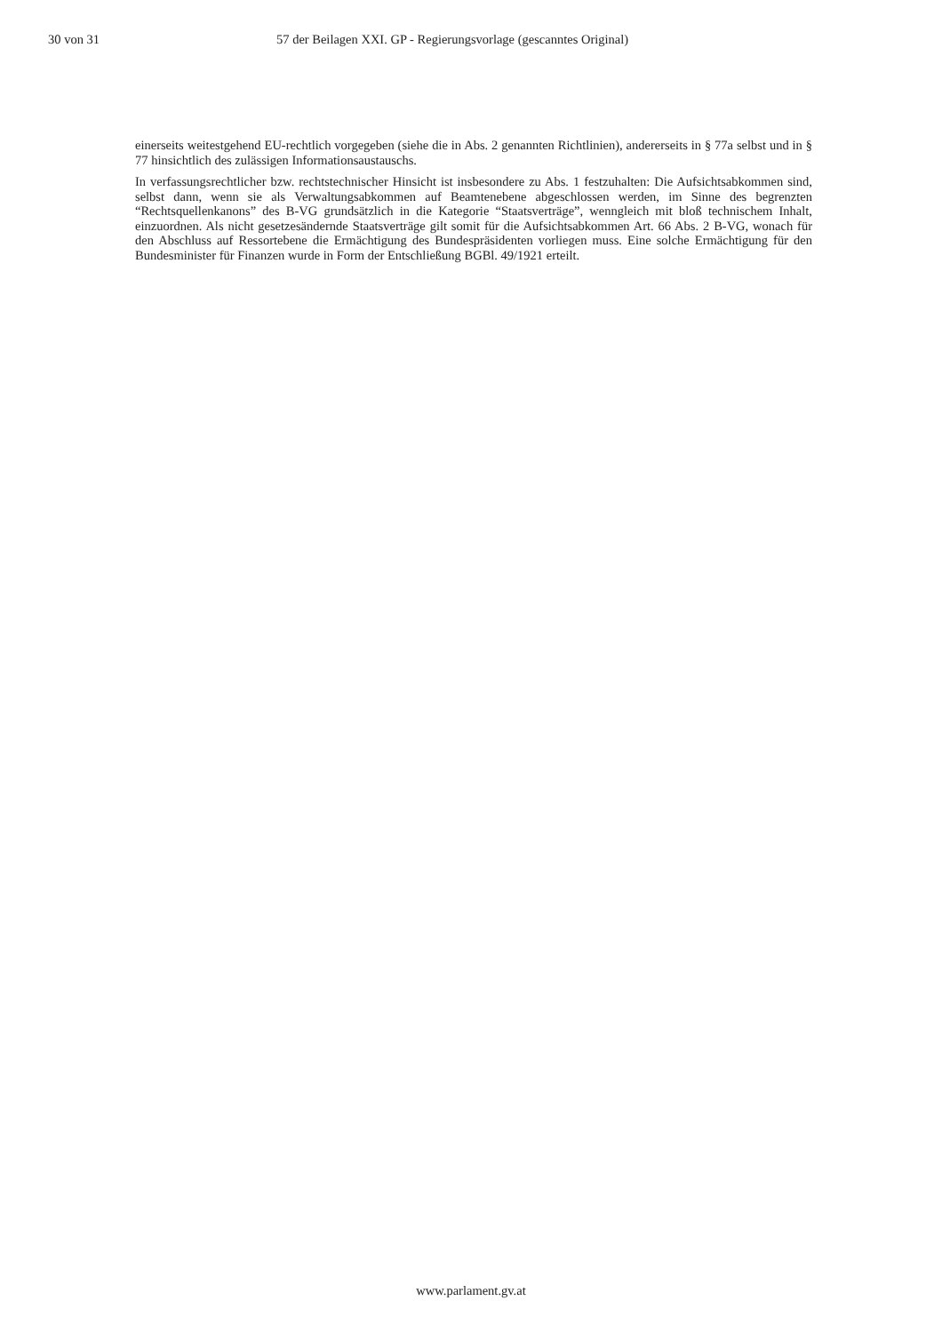30 von 31 57 der Beilagen XXI. GP - Regierungsvorlage (gescanntes Original)
einerseits weitestgehend EU-rechtlich vorgegeben (siehe die in Abs. 2 genannten Richtlinien), andererseits in § 77a selbst und in § 77 hinsichtlich des zulässigen Informationsaustauschs.
In verfassungsrechtlicher bzw. rechtstechnischer Hinsicht ist insbesondere zu Abs. 1 festzuhalten: Die Aufsichtsabkommen sind, selbst dann, wenn sie als Verwaltungsabkommen auf Beamtenebene abgeschlossen werden, im Sinne des begrenzten “Rechtsquellenkanons” des B-VG grundsätzlich in die Kategorie “Staatsverträge”, wenngleich mit bloß technischem Inhalt, einzuordnen. Als nicht gesetzesändernde Staatsverträge gilt somit für die Aufsichtsabkommen Art. 66 Abs. 2 B-VG, wonach für den Abschluss auf Ressortebene die Ermächtigung des Bundespräsidenten vorliegen muss. Eine solche Ermächtigung für den Bundesminister für Finanzen wurde in Form der Entschließung BGBl. 49/1921 erteilt.
www.parlament.gv.at